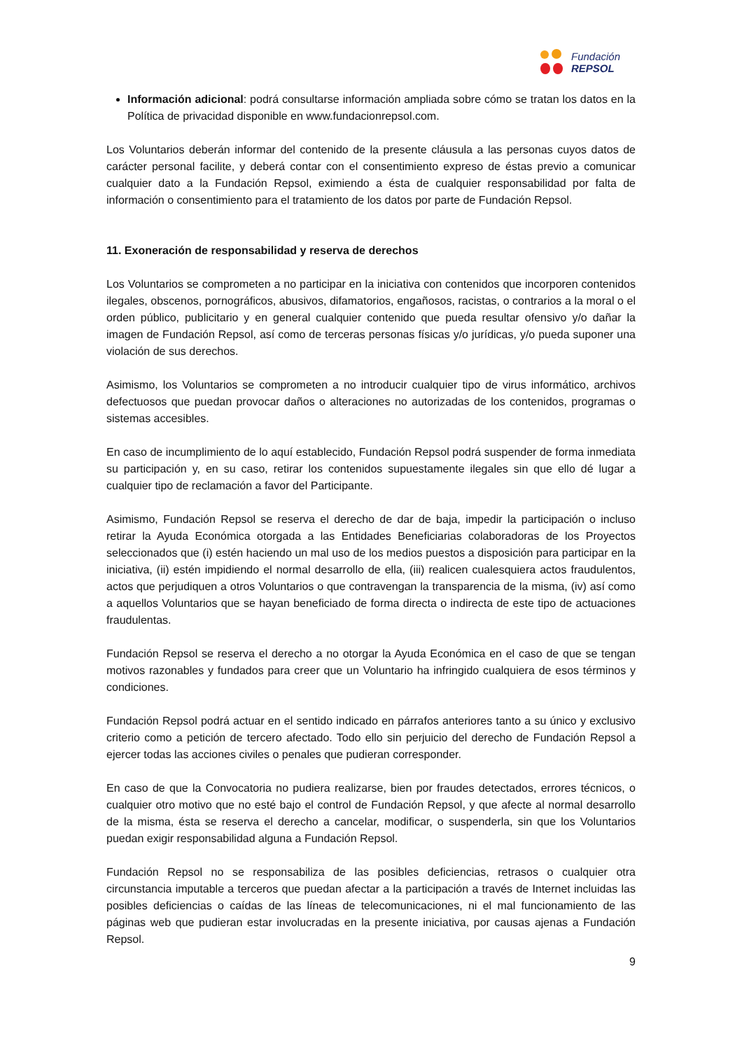Fundación
REPSOL
Información adicional: podrá consultarse información ampliada sobre cómo se tratan los datos en la Política de privacidad disponible en www.fundacionrepsol.com.
Los Voluntarios deberán informar del contenido de la presente cláusula a las personas cuyos datos de carácter personal facilite, y deberá contar con el consentimiento expreso de éstas previo a comunicar cualquier dato a la Fundación Repsol, eximiendo a ésta de cualquier responsabilidad por falta de información o consentimiento para el tratamiento de los datos por parte de Fundación Repsol.
11. Exoneración de responsabilidad y reserva de derechos
Los Voluntarios se comprometen a no participar en la iniciativa con contenidos que incorporen contenidos ilegales, obscenos, pornográficos, abusivos, difamatorios, engañosos, racistas, o contrarios a la moral o el orden público, publicitario y en general cualquier contenido que pueda resultar ofensivo y/o dañar la imagen de Fundación Repsol, así como de terceras personas físicas y/o jurídicas, y/o pueda suponer una violación de sus derechos.
Asimismo, los Voluntarios se comprometen a no introducir cualquier tipo de virus informático, archivos defectuosos que puedan provocar daños o alteraciones no autorizadas de los contenidos, programas o sistemas accesibles.
En caso de incumplimiento de lo aquí establecido, Fundación Repsol podrá suspender de forma inmediata su participación y, en su caso, retirar los contenidos supuestamente ilegales sin que ello dé lugar a cualquier tipo de reclamación a favor del Participante.
Asimismo, Fundación Repsol se reserva el derecho de dar de baja, impedir la participación o incluso retirar la Ayuda Económica otorgada a las Entidades Beneficiarias colaboradoras de los Proyectos seleccionados que (i) estén haciendo un mal uso de los medios puestos a disposición para participar en la iniciativa, (ii) estén impidiendo el normal desarrollo de ella, (iii) realicen cualesquiera actos fraudulentos, actos que perjudiquen a otros Voluntarios o que contravengan la transparencia de la misma, (iv) así como a aquellos Voluntarios que se hayan beneficiado de forma directa o indirecta de este tipo de actuaciones fraudulentas.
Fundación Repsol se reserva el derecho a no otorgar la Ayuda Económica en el caso de que se tengan motivos razonables y fundados para creer que un Voluntario ha infringido cualquiera de esos términos y condiciones.
Fundación Repsol podrá actuar en el sentido indicado en párrafos anteriores tanto a su único y exclusivo criterio como a petición de tercero afectado. Todo ello sin perjuicio del derecho de Fundación Repsol a ejercer todas las acciones civiles o penales que pudieran corresponder.
En caso de que la Convocatoria no pudiera realizarse, bien por fraudes detectados, errores técnicos, o cualquier otro motivo que no esté bajo el control de Fundación Repsol, y que afecte al normal desarrollo de la misma, ésta se reserva el derecho a cancelar, modificar, o suspenderla, sin que los Voluntarios puedan exigir responsabilidad alguna a Fundación Repsol.
Fundación Repsol no se responsabiliza de las posibles deficiencias, retrasos o cualquier otra circunstancia imputable a terceros que puedan afectar a la participación a través de Internet incluidas las posibles deficiencias o caídas de las líneas de telecomunicaciones, ni el mal funcionamiento de las páginas web que pudieran estar involucradas en la presente iniciativa, por causas ajenas a Fundación Repsol.
9